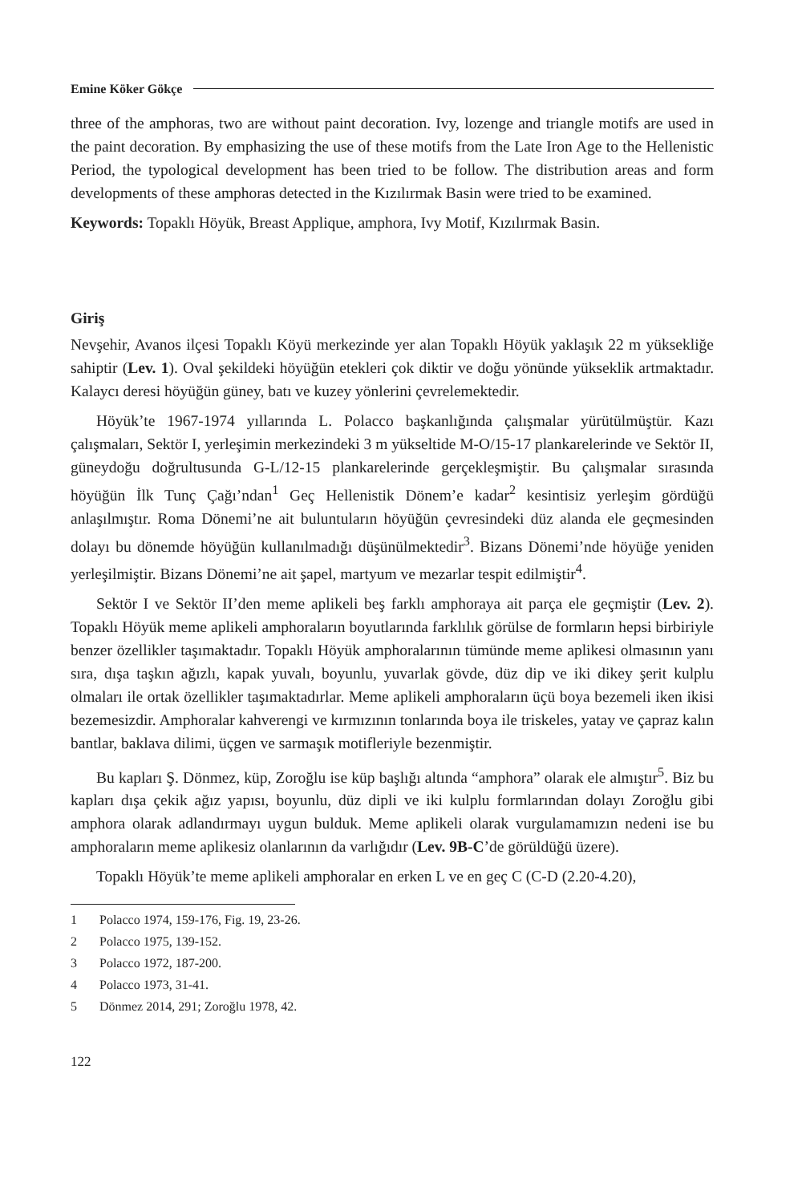Emine Köker Gökçe
three of the amphoras, two are without paint decoration. Ivy, lozenge and triangle motifs are used in the paint decoration. By emphasizing the use of these motifs from the Late Iron Age to the Hellenistic Period, the typological development has been tried to be follow. The distribution areas and form developments of these amphoras detected in the Kızılırmak Basin were tried to be examined.
Keywords: Topaklı Höyük, Breast Applique, amphora, Ivy Motif, Kızılırmak Basin.
Giriş
Nevşehir, Avanos ilçesi Topaklı Köyü merkezinde yer alan Topaklı Höyük yaklaşık 22 m yüksekliğe sahiptir (Lev. 1). Oval şekildeki höyüğün etekleri çok diktir ve doğu yönünde yükseklik artmaktadır. Kalaycı deresi höyüğün güney, batı ve kuzey yönlerini çevrelemektedir.
Höyük’te 1967-1974 yıllarında L. Polacco başkanlığında çalışmalar yürütülmüştür. Kazı çalışmaları, Sektör I, yerleşimin merkezindeki 3 m yükseltide M-O/15-17 plankarelerinde ve Sektör II, güneydoğu doğrultusunda G-L/12-15 plankarelerinde gerçekleşmiştir. Bu çalışmalar sırasında höyüğün İlk Tunç Çağı’ndan<sup>1</sup> Geç Hellenistik Dönem’e kadar<sup>2</sup> kesintisiz yerleşim gördüğü anlaşılmıştır. Roma Dönemi’ne ait buluntuların höyüğün çevresindeki düz alanda ele geçmesinden dolayı bu dönemde höyüğün kullanılmadığı düşünülmektedir<sup>3</sup>. Bizans Dönemi’nde höyüğe yeniden yerleşilmiştir. Bizans Dönemi’ne ait şapel, martyum ve mezarlar tespit edilmiştir<sup>4</sup>.
Sektör I ve Sektör II’den meme aplikeli beş farklı amphoraya ait parça ele geçmiştir (Lev. 2). Topaklı Höyük meme aplikeli amphoraların boyutlarında farklılık görülse de formların hepsi birbiriyle benzer özellikler taşımaktadır. Topaklı Höyük amphoralarının tümünde meme aplikesi olmasının yanı sıra, dışa taşkın ağızlı, kapak yuvalı, boyunlu, yuvarlak gövde, düz dip ve iki dikey şerit kulplu olmaları ile ortak özellikler taşımaktadırlar. Meme aplikeli amphoraların üçü boya bezemeli iken ikisi bezemesizdir. Amphoralar kahverengi ve kırmızının tonlarında boya ile triskeles, yatay ve çapraz kalın bantlar, baklava dilimi, üçgen ve sarmaşık motifleriyle bezenmiştir.
Bu kapları Ş. Dönmez, küp, Zoroğlu ise küp başlığı altında “amphora” olarak ele almıştır<sup>5</sup>. Biz bu kapları dışa çekik ağız yapısı, boyunlu, düz dipli ve iki kulplu formlarından dolayı Zoroğlu gibi amphora olarak adlandırmayı uygun bulduk. Meme aplikeli olarak vurgulamamızın nedeni ise bu amphoraların meme aplikesiz olanlarının da varlığıdır (Lev. 9B-C’de görüldüğü üzere).
Topaklı Höyük’te meme aplikeli amphoralar en erken L ve en geç C (C-D (2.20-4.20),
1 Polacco 1974, 159-176, Fig. 19, 23-26.
2 Polacco 1975, 139-152.
3 Polacco 1972, 187-200.
4 Polacco 1973, 31-41.
5 Dönmez 2014, 291; Zoroğlu 1978, 42.
122